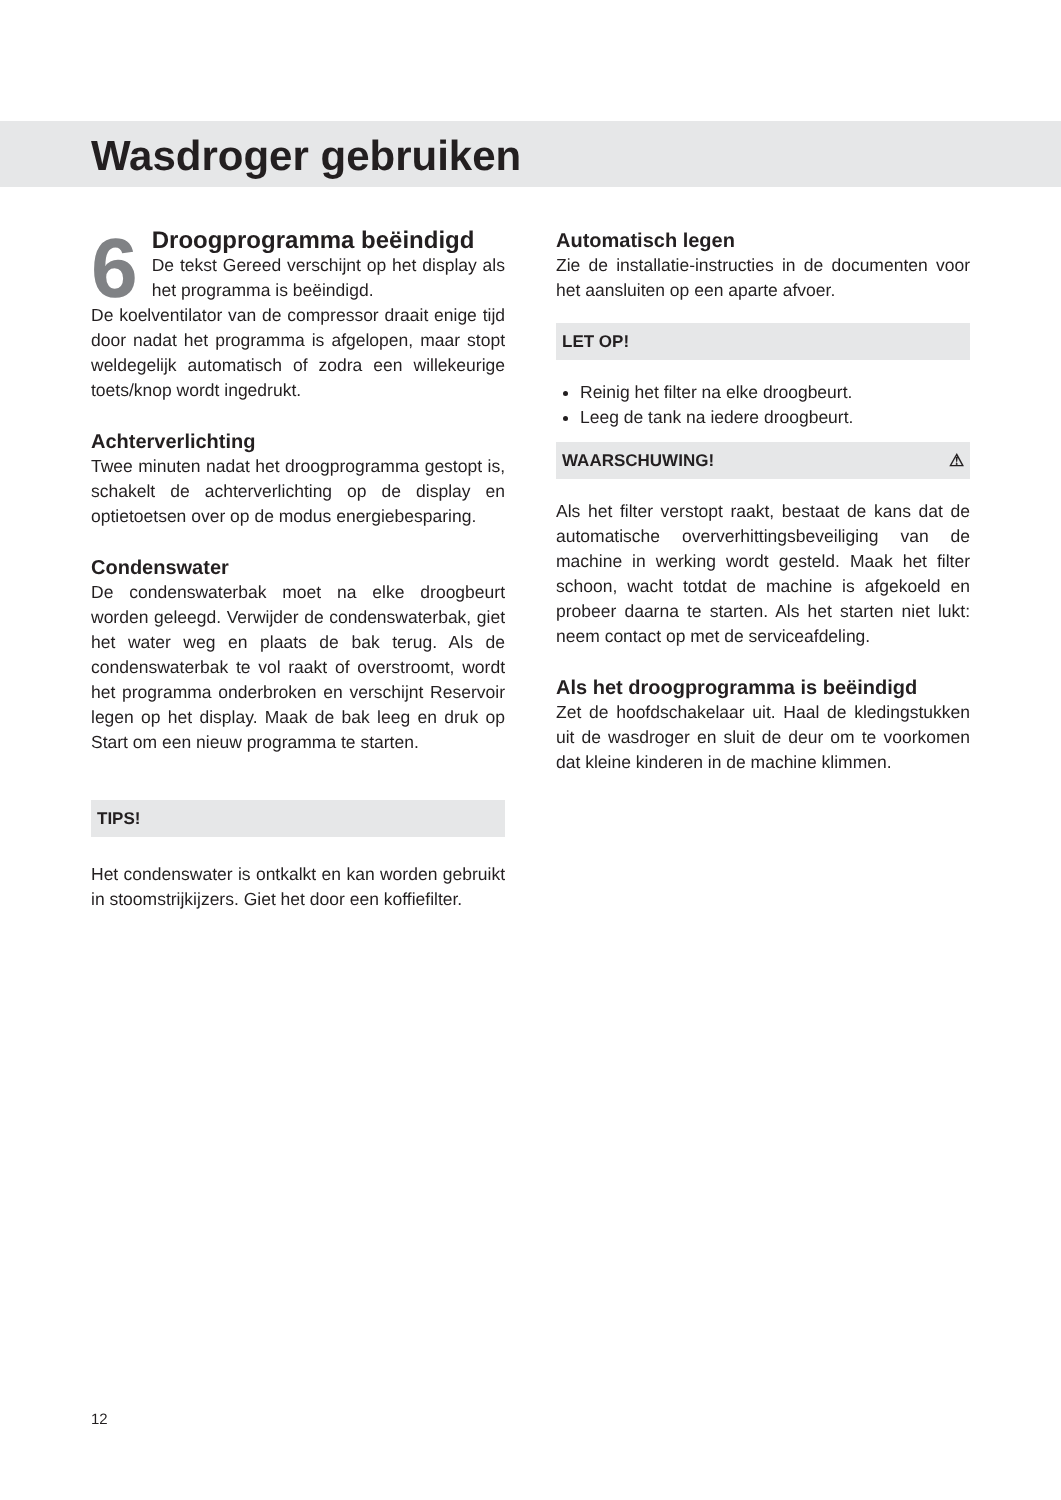Wasdroger gebruiken
6
Droogprogramma beëindigd
De tekst Gereed verschijnt op het display als het programma is beëindigd.
De koelventilator van de compressor draait enige tijd door nadat het programma is afgelopen, maar stopt weldegelijk automatisch of zodra een willekeurige toets/knop wordt ingedrukt.
Achterverlichting
Twee minuten nadat het droogprogramma gestopt is, schakelt de achterverlichting op de display en optietoetsen over op de modus energiebesparing.
Condenswater
De condenswaterbak moet na elke droogbeurt worden geleegd. Verwijder de condenswaterbak, giet het water weg en plaats de bak terug. Als de condenswaterbak te vol raakt of overstroomt, wordt het programma onderbroken en verschijnt Reservoir legen op het display. Maak de bak leeg en druk op Start om een nieuw programma te starten.
TIPS!
Het condenswater is ontkalkt en kan worden gebruikt in stoomstrijkijzers. Giet het door een koffiefilter.
Automatisch legen
Zie de installatie-instructies in de documenten voor het aansluiten op een aparte afvoer.
LET OP!
Reinig het filter na elke droogbeurt.
Leeg de tank na iedere droogbeurt.
WAARSCHUWING! ⚠
Als het filter verstopt raakt, bestaat de kans dat de automatische oververhittingsbeveiliging van de machine in werking wordt gesteld. Maak het filter schoon, wacht totdat de machine is afgekoeld en probeer daarna te starten. Als het starten niet lukt: neem contact op met de serviceafdeling.
Als het droogprogramma is beëindigd
Zet de hoofdschakelaar uit. Haal de kledingstukken uit de wasdroger en sluit de deur om te voorkomen dat kleine kinderen in de machine klimmen.
12